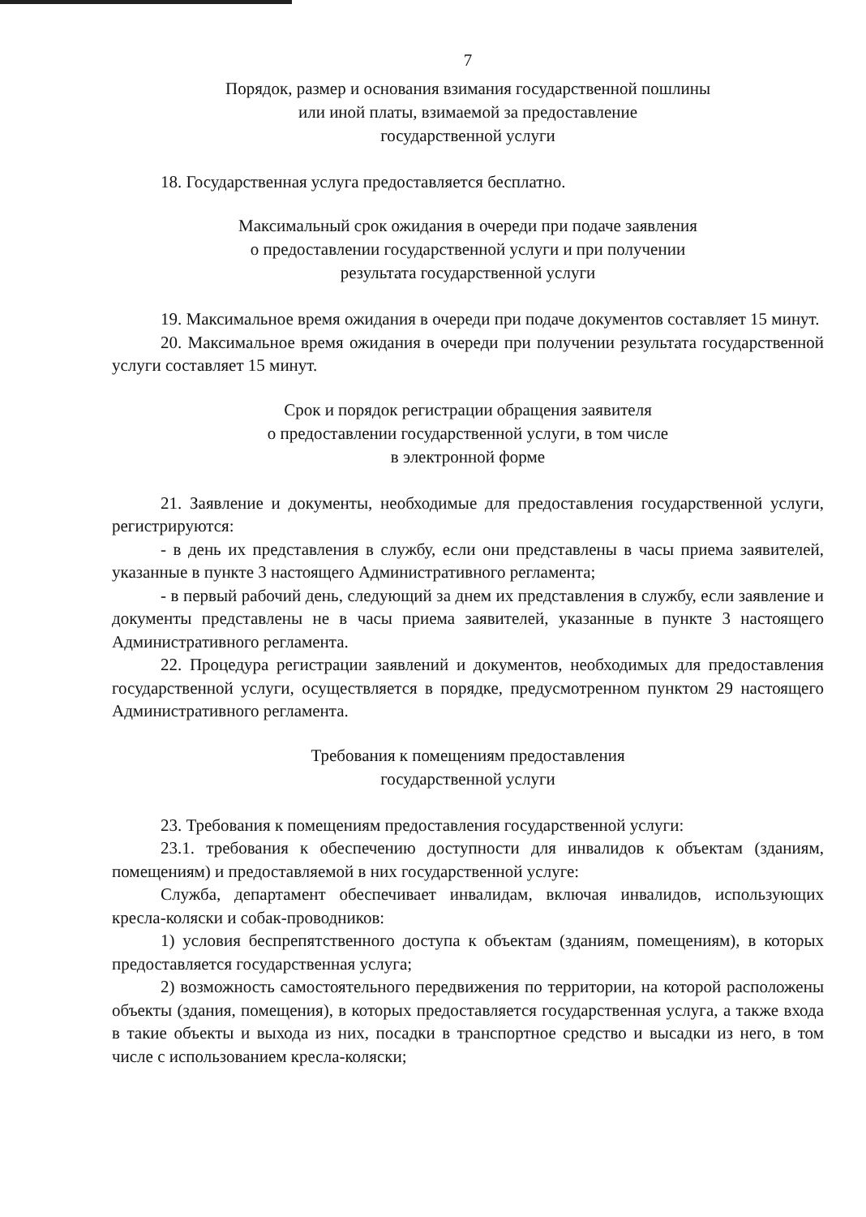7
Порядок, размер и основания взимания государственной пошлины
или иной платы, взимаемой за предоставление
государственной услуги
18. Государственная услуга предоставляется бесплатно.
Максимальный срок ожидания в очереди при подаче заявления
о предоставлении государственной услуги и при получении
результата государственной услуги
19. Максимальное время ожидания в очереди при подаче документов составляет 15 минут.
20. Максимальное время ожидания в очереди при получении результата государственной услуги составляет 15 минут.
Срок и порядок регистрации обращения заявителя
о предоставлении государственной услуги, в том числе
в электронной форме
21. Заявление и документы, необходимые для предоставления государственной услуги, регистрируются:
- в день их представления в службу, если они представлены в часы приема заявителей, указанные в пункте 3 настоящего Административного регламента;
- в первый рабочий день, следующий за днем их представления в службу, если заявление и документы представлены не в часы приема заявителей, указанные в пункте 3 настоящего Административного регламента.
22. Процедура регистрации заявлений и документов, необходимых для предоставления государственной услуги, осуществляется в порядке, предусмотренном пунктом 29 настоящего Административного регламента.
Требования к помещениям предоставления
государственной услуги
23. Требования к помещениям предоставления государственной услуги:
23.1. требования к обеспечению доступности для инвалидов к объектам (зданиям, помещениям) и предоставляемой в них государственной услуге:
Служба, департамент обеспечивает инвалидам, включая инвалидов, использующих кресла-коляски и собак-проводников:
1) условия беспрепятственного доступа к объектам (зданиям, помещениям), в которых предоставляется государственная услуга;
2) возможность самостоятельного передвижения по территории, на которой расположены объекты (здания, помещения), в которых предоставляется государственная услуга, а также входа в такие объекты и выхода из них, посадки в транспортное средство и высадки из него, в том числе с использованием кресла-коляски;